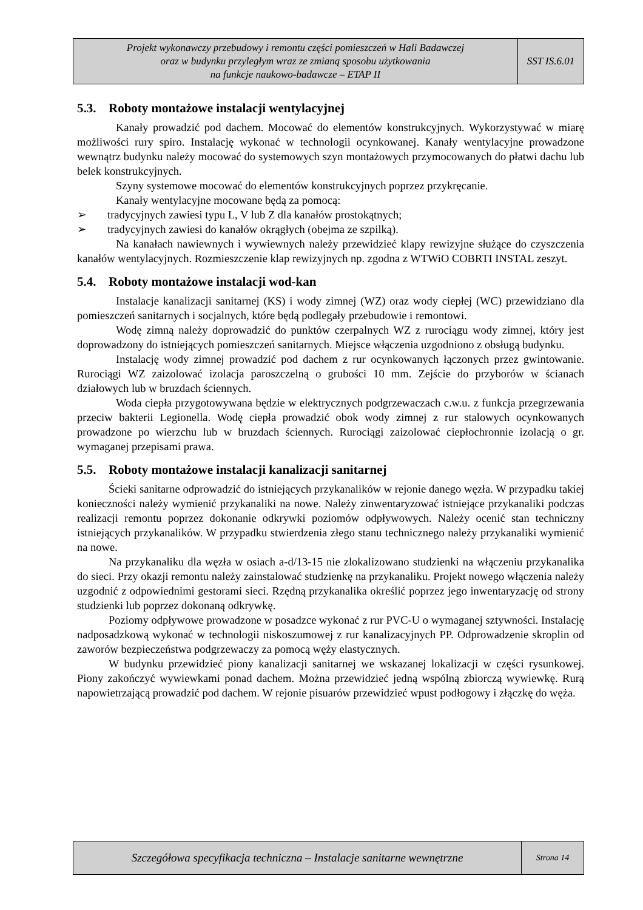| Projekt wykonawczy przebudowy i remontu części pomieszczeń w Hali Badawczej oraz w budynku przyległym wraz ze zmianą sposobu użytkowania na funkcje naukowo-badawcze – ETAP II | SST IS.6.01 |
5.3. Roboty montażowe instalacji wentylacyjnej
Kanały prowadzić pod dachem. Mocować do elementów konstrukcyjnych. Wykorzystywać w miarę możliwości rury spiro. Instalację wykonać w technologii ocynkowanej. Kanały wentylacyjne prowadzone wewnątrz budynku należy mocować do systemowych szyn montażowych przymocowanych do płatwi dachu lub belek konstrukcyjnych.
Szyny systemowe mocować do elementów konstrukcyjnych poprzez przykręcanie.
Kanały wentylacyjne mocowane będą za pomocą:
➢ tradycyjnych zawiesi typu L, V lub Z dla kanałów prostokątnych;
➢ tradycyjnych zawiesi do kanałów okrągłych (obejma ze szpilką).
Na kanałach nawiewnych i wywiewnych należy przewidzieć klapy rewizyjne służące do czyszczenia kanałów wentylacyjnych. Rozmieszczenie klap rewizyjnych np. zgodna z WTWiO COBRTI INSTAL zeszyt.
5.4. Roboty montażowe instalacji wod-kan
Instalacje kanalizacji sanitarnej (KS) i wody zimnej (WZ) oraz wody ciepłej (WC) przewidziano dla pomieszczeń sanitarnych i socjalnych, które będą podlegały przebudowie i remontowi.
Wodę zimną należy doprowadzić do punktów czerpalnych WZ z rurociągu wody zimnej, który jest doprowadzony do istniejących pomieszczeń sanitarnych. Miejsce włączenia uzgodniono z obsługą budynku.
Instalację wody zimnej prowadzić pod dachem z rur ocynkowanych łączonych przez gwintowanie. Rurociągi WZ zaizolować izolacja paroszczelną o grubości 10 mm. Zejście do przyborów w ścianach działowych lub w bruzdach ściennych.
Woda ciepła przygotowywana będzie w elektrycznych podgrzewaczach c.w.u. z funkcja przegrzewania przeciw bakterii Legionella. Wodę ciepła prowadzić obok wody zimnej z rur stalowych ocynkowanych prowadzone po wierzchu lub w bruzdach ściennych. Rurociągi zaizolować ciepłochronnie izolacją o gr. wymaganej przepisami prawa.
5.5. Roboty montażowe instalacji kanalizacji sanitarnej
Ścieki sanitarne odprowadzić do istniejących przykanalików w rejonie danego węzła. W przypadku takiej konieczności należy wymienić przykanaliki na nowe. Należy zinwentaryzować istniejące przykanaliki podczas realizacji remontu poprzez dokonanie odkrywki poziomów odpływowych. Należy ocenić stan techniczny istniejących przykanalików. W przypadku stwierdzenia złego stanu technicznego należy przykanaliki wymienić na nowe.
Na przykanaliku dla węzła w osiach a-d/13-15 nie zlokalizowano studzienki na włączeniu przykanalika do sieci. Przy okazji remontu należy zainstalować studzienkę na przykanaliku. Projekt nowego włączenia należy uzgodnić z odpowiednimi gestorami sieci. Rzędną przykanalika określić poprzez jego inwentaryzację od strony studzienki lub poprzez dokonaną odkrywkę.
Poziomy odpływowe prowadzone w posadzce wykonać z rur PVC-U o wymaganej sztywności. Instalację nadposadzkową wykonać w technologii niskoszumowej z rur kanalizacyjnych PP. Odprowadzenie skroplin od zaworów bezpieczeństwa podgrzewaczy za pomocą węży elastycznych.
W budynku przewidzieć piony kanalizacji sanitarnej we wskazanej lokalizacji w części rysunkowej. Piony zakończyć wywiewkami ponad dachem. Można przewidzieć jedną wspólną zbiorczą wywiewkę. Rurą napowietrzającą prowadzić pod dachem. W rejonie pisuarów przewidzieć wpust podłogowy i złączkę do węża.
| Szczegółowa specyfikacja techniczna – Instalacje sanitarne wewnętrzne | Strona 14 |